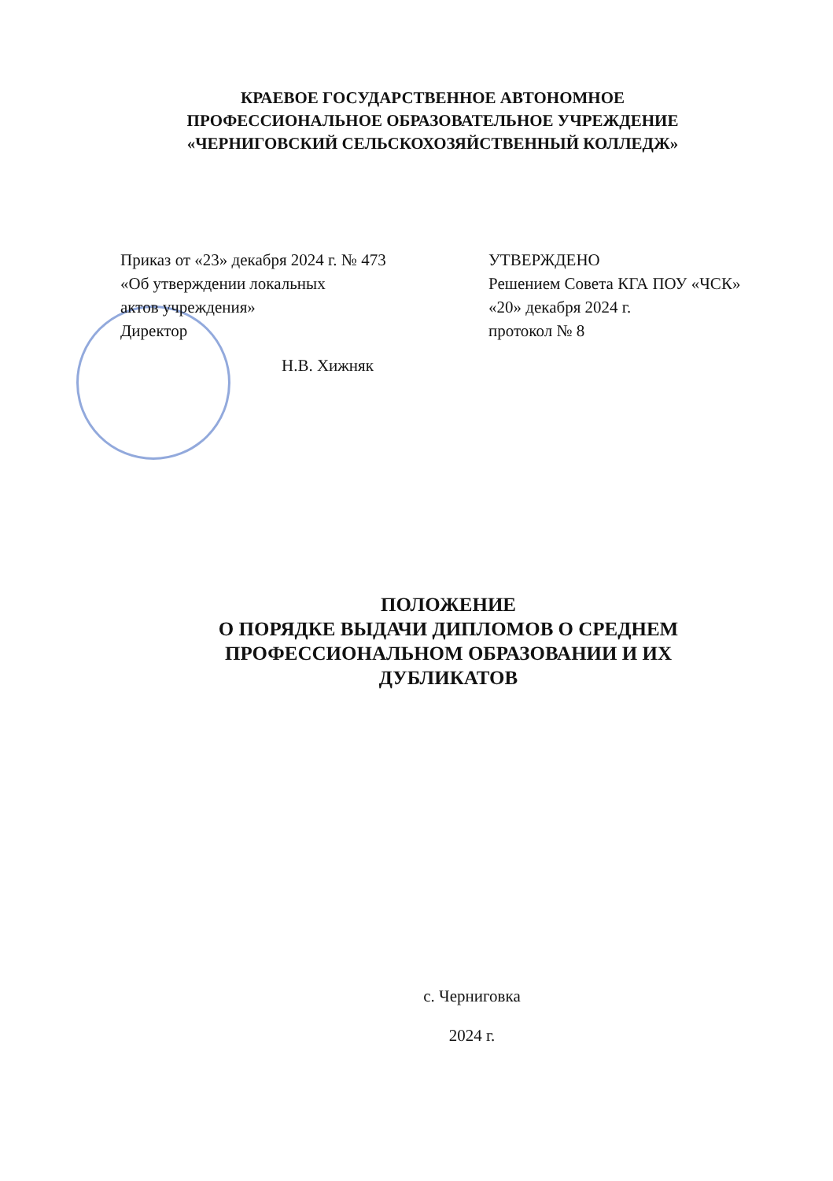КРАЕВОЕ ГОСУДАРСТВЕННОЕ АВТОНОМНОЕ
ПРОФЕССИОНАЛЬНОЕ ОБРАЗОВАТЕЛЬНОЕ УЧРЕЖДЕНИЕ
«ЧЕРНИГОВСКИЙ СЕЛЬСКОХОЗЯЙСТВЕННЫЙ КОЛЛЕДЖ»
Приказ от «23» декабря 2024 г. № 473
«Об утверждении локальных
актов учреждения»
Директор
Н.В. Хижняк
УТВЕРЖДЕНО
Решением Совета КГА ПОУ «ЧСК»
«20» декабря 2024 г.
протокол № 8
ПОЛОЖЕНИЕ
О ПОРЯДКЕ ВЫДАЧИ ДИПЛОМОВ О СРЕДНЕМ ПРОФЕССИОНАЛЬНОМ ОБРАЗОВАНИИ И ИХ ДУБЛИКАТОВ
с. Черниговка
2024 г.